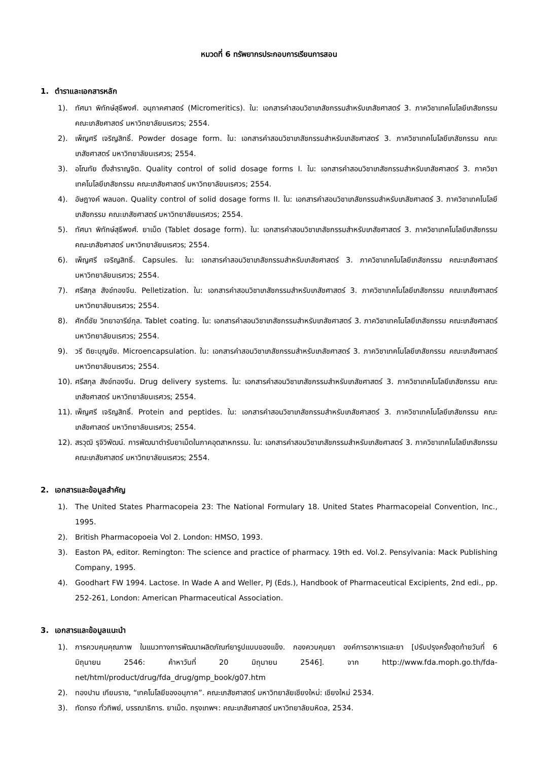หมวดที่ 6 ทรัพยากรประกอบการเรียนการสอน
1. ตำราและเอกสารหลัก
1). ทัศนา พิทักษ์สุธีพงศ์. อนุภาคศาสตร์ (Micromeritics). ใน: เอกสารคำสอนวิชาเภสัชกรรมสำหรับเภสัชศาสตร์ 3. ภาควิชาเทคโนโลยีเภสัชกรรม คณะเภสัชศาสตร์ มหาวิทยาลัยนเรศวร; 2554.
2). เพ็ญศรี เจริญสิทธิ์. Powder dosage form. ใน: เอกสารคำสอนวิชาเภสัชกรรมสำหรับเภสัชศาสตร์ 3. ภาควิชาเทคโนโลยีเภสัชกรรม คณะเภสัชศาสตร์ มหาวิทยาลัยนเรศวร; 2554.
3). อโณทัย ตั้งสำราญจิต. Quality control of solid dosage forms I. ใน: เอกสารคำสอนวิชาเภสัชกรรมสำหรับเภสัชศาสตร์ 3. ภาควิชาเทคโนโลยีเภสัชกรรม คณะเภสัชศาสตร์ มหาวิทยาลัยนเรศวร; 2554.
4). อัษฎางค์ พลนอก. Quality control of solid dosage forms II. ใน: เอกสารคำสอนวิชาเภสัชกรรมสำหรับเภสัชศาสตร์ 3. ภาควิชาเทคโนโลยีเภสัชกรรม คณะเภสัชศาสตร์ มหาวิทยาลัยนเรศวร; 2554.
5). ทัศนา พิทักษ์สุธีพงศ์. ยาเม็ด (Tablet dosage form). ใน: เอกสารคำสอนวิชาเภสัชกรรมสำหรับเภสัชศาสตร์ 3. ภาควิชาเทคโนโลยีเภสัชกรรม คณะเภสัชศาสตร์ มหาวิทยาลัยนเรศวร; 2554.
6). เพ็ญศรี เจริญสิทธิ์. Capsules. ใน: เอกสารคำสอนวิชาเภสัชกรรมสำหรับเภสัชศาสตร์ 3. ภาควิชาเทคโนโลยีเภสัชกรรม คณะเภสัชศาสตร์ มหาวิทยาลัยนเรศวร; 2554.
7). ศรีสกุล สังข์ทองจีน. Pelletization. ใน: เอกสารคำสอนวิชาเภสัชกรรมสำหรับเภสัชศาสตร์ 3. ภาควิชาเทคโนโลยีเภสัชกรรม คณะเภสัชศาสตร์ มหาวิทยาลัยนเรศวร; 2554.
8). ศักดิ์ชัย วิทยาอารีย์กุล. Tablet coating. ใน: เอกสารคำสอนวิชาเภสัชกรรมสำหรับเภสัชศาสตร์ 3. ภาควิชาเทคโนโลยีเภสัชกรรม คณะเภสัชศาสตร์ มหาวิทยาลัยนเรศวร; 2554.
9). วรี ติยะบุญชัย. Microencapsulation. ใน: เอกสารคำสอนวิชาเภสัชกรรมสำหรับเภสัชศาสตร์ 3. ภาควิชาเทคโนโลยีเภสัชกรรม คณะเภสัชศาสตร์ มหาวิทยาลัยนเรศวร; 2554.
10). ศรีสกุล สังข์ทองจีน. Drug delivery systems. ใน: เอกสารคำสอนวิชาเภสัชกรรมสำหรับเภสัชศาสตร์ 3. ภาควิชาเทคโนโลยีเภสัชกรรม คณะเภสัชศาสตร์ มหาวิทยาลัยนเรศวร; 2554.
11). เพ็ญศรี เจริญสิทธิ์. Protein and peptides. ใน: เอกสารคำสอนวิชาเภสัชกรรมสำหรับเภสัชศาสตร์ 3. ภาควิชาเทคโนโลยีเภสัชกรรม คณะเภสัชศาสตร์ มหาวิทยาลัยนเรศวร; 2554.
12). สรวุฒิ รุจิวิพัฒน์. การพัฒนาตำรับยาเม็ดในภาคอุตสาหกรรม. ใน: เอกสารคำสอนวิชาเภสัชกรรมสำหรับเภสัชศาสตร์ 3. ภาควิชาเทคโนโลยีเภสัชกรรม คณะเภสัชศาสตร์ มหาวิทยาลัยนเรศวร; 2554.
2. เอกสารและข้อมูลสำคัญ
1). The United States Pharmacopeia 23: The National Formulary 18. United States Pharmacopeial Convention, Inc., 1995.
2). British Pharmacopoeia Vol 2. London: HMSO, 1993.
3). Easton PA, editor. Remington: The science and practice of pharmacy. 19th ed. Vol.2. Pensylvania: Mack Publishing Company, 1995.
4). Goodhart FW 1994. Lactose. In Wade A and Weller, PJ (Eds.), Handbook of Pharmaceutical Excipients, 2nd edi., pp. 252-261, London: American Pharmaceutical Association.
3. เอกสารและข้อมูลแนะนำ
1). การควบคุมคุณภาพ ในแนวทางการพัฒนาผลิตภัณฑ์ยารูปแบบของแข็ง. กองควบคุมยา องค์การอาหารและยา [ปรับปรุงครั้งสุดท้ายวันที่ 6 มิถุนายน 2546: ค้าหาวันที่ 20 มิถุนายน 2546]. จาก http://www.fda.moph.go.th/fda-net/html/product/drug/fda_drug/gmp_book/g07.htm
2). ทองปาน เทียมราช, “เทคโนโลยีของอนุภาค”. คณะเภสัชศาสตร์ มหาวิทยาลัยเชียงใหม่: เชียงใหม่ 2534.
3). ทัดทรง ทั่วทิพย์, บรรณาธิการ. ยาเม็ด. กรุงเทพฯ: คณะเภสัชศาสตร์ มหาวิทยาลัยมหิดล, 2534.